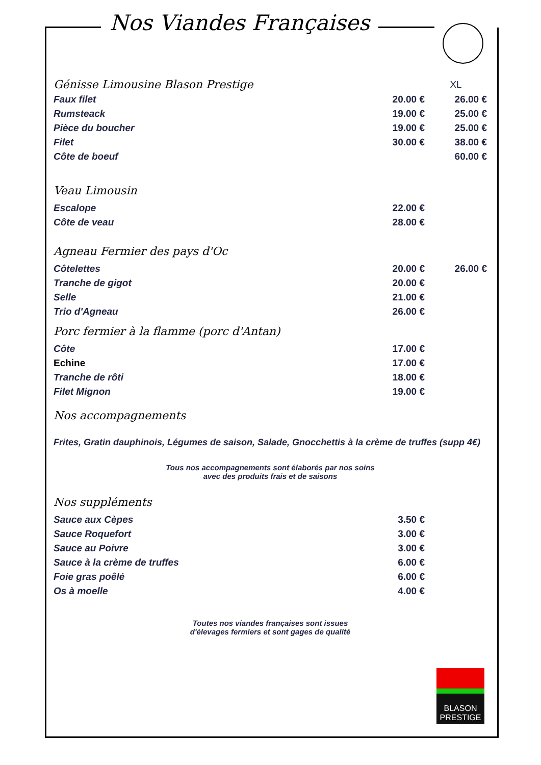Nos Viandes Françaises
| Génisse Limousine Blason Prestige | | XL |
| Faux filet | 20.00 € | 26.00 € |
| Rumsteack | 19.00 € | 25.00 € |
| Pièce du boucher | 19.00 € | 25.00 € |
| Filet | 30.00 € | 38.00 € |
| Côte de boeuf | | 60.00 € |
Veau Limousin
| Escalope | 22.00 € | |
| Côte de veau | 28.00 € | |
Agneau Fermier des pays d'Oc
| Côtelettes | 20.00 € | 26.00 € |
| Tranche de gigot | 20.00 € | |
| Selle | 21.00 € | |
| Trio d'Agneau | 26.00 € | |
Porc fermier à la flamme (porc d'Antan)
| Côte | 17.00 € | |
| Echine | 17.00 € | |
| Tranche de rôti | 18.00 € | |
| Filet Mignon | 19.00 € | |
Nos accompagnements
Frites, Gratin dauphinois, Légumes de saison, Salade, Gnocchettis à la crème de truffes (supp 4€)
Tous nos accompagnements sont élaborés par nos soins
avec des produits frais et de saisons
Nos suppléments
| Sauce aux Cèpes | 3.50 € | |
| Sauce Roquefort | 3.00 € | |
| Sauce au Poivre | 3.00 € | |
| Sauce à la crème de truffes | 6.00 € | |
| Foie gras poêlé | 6.00 € | |
| Os à moelle | 4.00 € | |
Toutes nos viandes françaises sont issues
d'élevages fermiers et sont gages de qualité
BLASON
PRESTIGE